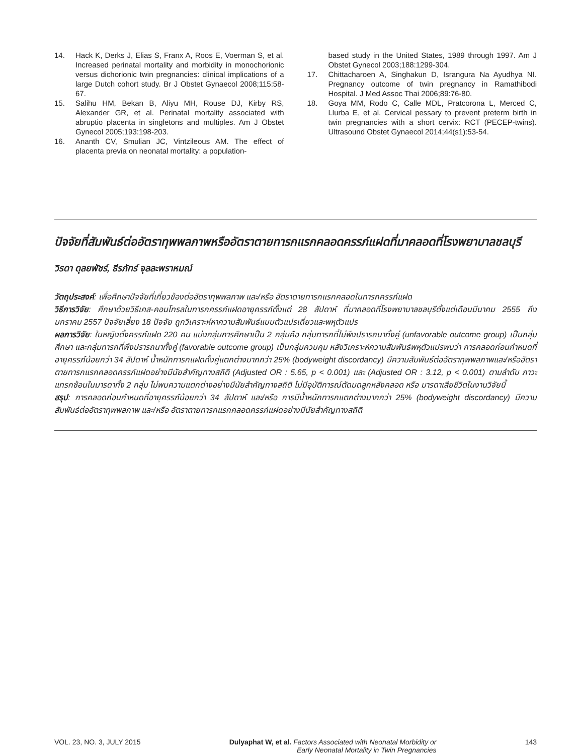14. Hack K, Derks J, Elias S, Franx A, Roos E, Voerman S, et al. Increased perinatal mortality and morbidity in monochorionic versus dichorionic twin pregnancies: clinical implications of a large Dutch cohort study. Br J Obstet Gynaecol 2008;115:58-67.
15. Salihu HM, Bekan B, Aliyu MH, Rouse DJ, Kirby RS, Alexander GR, et al. Perinatal mortality associated with abruptio placenta in singletons and multiples. Am J Obstet Gynecol 2005;193:198-203.
16. Ananth CV, Smulian JC, Vintzileous AM. The effect of placenta previa on neonatal mortality: a population-
based study in the United States, 1989 through 1997. Am J Obstet Gynecol 2003;188:1299-304.
17. Chittacharoen A, Singhakun D, Israngura Na Ayudhya NI. Pregnancy outcome of twin pregnancy in Ramathibodi Hospital. J Med Assoc Thai 2006;89:76-80.
18. Goya MM, Rodo C, Calle MDL, Pratcorona L, Merced C, Llurba E, et al. Cervical pessary to prevent preterm birth in twin pregnancies with a short cervix: RCT (PECEP-twins). Ultrasound Obstet Gynaecol 2014;44(s1):53-54.
ปัจจัยที่สัมพันธ์ต่ออัตราทุพพลภาพหรืออัตราตายทารกแรกคลอดครรภ์แฝดที่มาคลอดที่โรงพยาบาลชลบุรี
วิรดา ดุลยพัชร์, ธีรภัทร์ จุลละพราหมณ์
วัตถุประสงค์: เพื่อศึกษาปัจจัยที่เกี่ยวข้องต่ออัตราทุพพลภาพ และ/หรือ อัตราตายทารกแรกคลอดในทารกครรภ์แฝด
วิธีการวิจัย: ศึกษาด้วยวิธีเคส-คอนโทรลในทารกครรภ์แฝดอายุครรภ์ตั้งแต่ 28 สัปดาห์ ที่มาคลอดที่โรงพยาบาลชลบุรีตั้งแต่เดือนมีนาคม 2555 ถึง มกราคม 2557 ปัจจัยเสี่ยง 18 ปัจจัย ถูกวิเคราะห์หาความสัมพันธ์แบบตัวแปรเดี่ยวและพหุตัวแปร
ผลการวิจัย: ในหญิงตั้งครรภ์แฝด 220 คน แบ่งกลุ่มการศึกษาเป็น 2 กลุ่มคือ กลุ่มทารกที่ไม่พึงปรารถนาทั้งคู่ (unfavorable outcome group) เป็นกลุ่มศึกษา และกลุ่มทารกที่พึงปรารถนาทั้งคู่ (favorable outcome group) เป็นกลุ่มควบคุม หลังวิเคราะห์ความสัมพันธ์พหุตัวแปรพบว่า การคลอดก่อนกำหนดที่อายุครรภ์น้อยกว่า 34 สัปดาห์ น้ำหนักทารกแฝดทั้งคู่แตกต่างมากกว่า 25% (bodyweight discordancy) มีความสัมพันธ์ต่ออัตราทุพพลภาพและ/หรืออัตราตายทารกแรกคลอดครรภ์แฝดอย่างมีนัยสำคัญทางสถิติ (Adjusted OR : 5.65, p < 0.001) และ (Adjusted OR : 3.12, p < 0.001) ตามลำดับ ภาวะแทรกซ้อนในมารดาทั้ง 2 กลุ่ม ไม่พบความแตกต่างอย่างมีนัยสำคัญทางสถิติ ไม่มีอุบัติการณ์ตัดมดลูกหลังคลอด หรือ มารดาเสียชีวิตในงานวิจัยนี้
สรุป: การคลอดก่อนกำหนดที่อายุครรภ์น้อยกว่า 34 สัปดาห์ และ/หรือ การมีน้ำหนักทารกแตกต่างมากกว่า 25% (bodyweight discordancy) มีความสัมพันธ์ต่ออัตราทุพพลภาพ และ/หรือ อัตราตายทารกแรกคลอดครรภ์แฝดอย่างมีนัยสำคัญทางสถิติ
VOL. 23, NO. 3, JULY 2015 Dulyaphat W, et al. Factors Associated with Neonatal Morbidity or
Early Neonatal Mortality in Twin Pregnancies 143